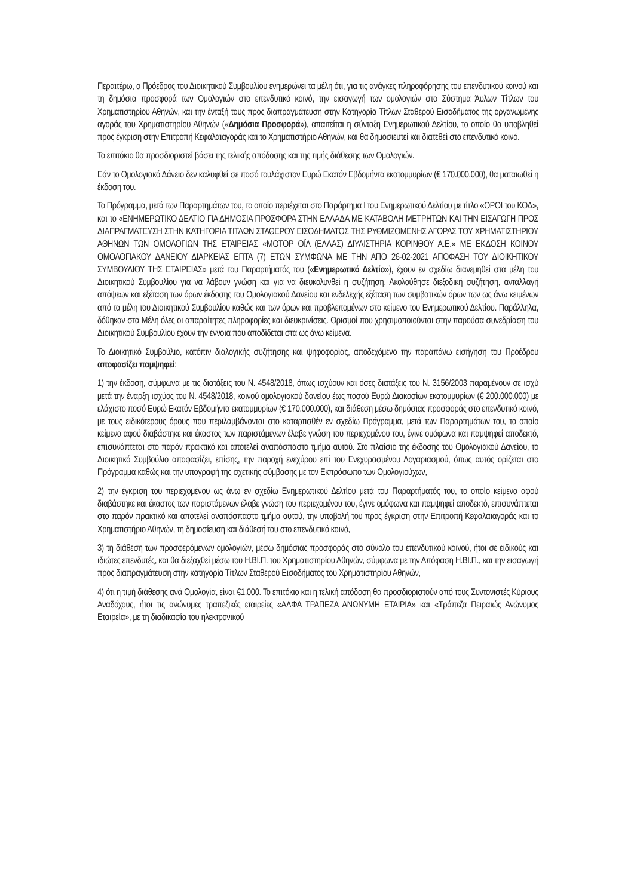Περαιτέρω, ο Πρόεδρος του Διοικητικού Συμβουλίου ενημερώνει τα μέλη ότι, για τις ανάγκες πληροφόρησης του επενδυτικού κοινού και τη δημόσια προσφορά των Ομολογιών στο επενδυτικό κοινό, την εισαγωγή των ομολογιών στο Σύστημα Άυλων Τίτλων του Χρηματιστηρίου Αθηνών, και την ένταξή τους προς διαπραγμάτευση στην Κατηγορία Τίτλων Σταθερού Εισοδήματος της οργανωμένης αγοράς του Χρηματιστηρίου Αθηνών («Δημόσια Προσφορά»), απαιτείται η σύνταξη Ενημερωτικού Δελτίου, το οποίο θα υποβληθεί προς έγκριση στην Επιτροπή Κεφαλαιαγοράς και το Χρηματιστήριο Αθηνών, και θα δημοσιευτεί και διατεθεί στο επενδυτικό κοινό.
Το επιτόκιο θα προσδιοριστεί βάσει της τελικής απόδοσης και της τιμής διάθεσης των Ομολογιών.
Εάν το Ομολογιακό Δάνειο δεν καλυφθεί σε ποσό τουλάχιστον Ευρώ Εκατόν Εβδομήντα εκατομμυρίων (€ 170.000.000), θα ματαιωθεί η έκδοση του.
Το Πρόγραμμα, μετά των Παραρτημάτων του, το οποίο περιέχεται στο Παράρτημα Ι του Ενημερωτικού Δελτίου με τίτλο «ΟΡΟΙ του ΚΟΔ», και το «ΕΝΗΜΕΡΩΤΙΚΟ ΔΕΛΤΙΟ ΓΙΑ ΔΗΜΟΣΙΑ ΠΡΟΣΦΟΡΑ ΣΤΗΝ ΕΛΛΑΔΑ ΜΕ ΚΑΤΑΒΟΛΗ ΜΕΤΡΗΤΩΝ ΚΑΙ ΤΗΝ ΕΙΣΑΓΩΓΗ ΠΡΟΣ ΔΙΑΠΡΑΓΜΑΤΕΥΣΗ ΣΤΗΝ ΚΑΤΗΓΟΡΙΑ ΤΙΤΛΩΝ ΣΤΑΘΕΡΟΥ ΕΙΣΟΔΗΜΑΤΟΣ ΤΗΣ ΡΥΘΜΙΖΟΜΕΝΗΣ ΑΓΟΡΑΣ ΤΟΥ ΧΡΗΜΑΤΙΣΤΗΡΙΟΥ ΑΘΗΝΩΝ ΤΩΝ ΟΜΟΛΟΓΙΩΝ ΤΗΣ ΕΤΑΙΡΕΙΑΣ «ΜΟΤΟΡ ΟΪΛ (ΕΛΛΑΣ) ΔΙΥΛΙΣΤΗΡΙΑ ΚΟΡΙΝΘΟΥ Α.Ε.» ΜΕ ΕΚΔΟΣΗ ΚΟΙΝΟΥ ΟΜΟΛΟΓΙΑΚΟΥ ΔΑΝΕΙΟΥ ΔΙΑΡΚΕΙΑΣ ΕΠΤΑ (7) ΕΤΩΝ ΣΥΜΦΩΝΑ ΜΕ ΤΗΝ ΑΠΟ 26-02-2021 ΑΠΟΦΑΣΗ ΤΟΥ ΔΙΟΙΚΗΤΙΚΟΥ ΣΥΜΒΟΥΛΙΟΥ ΤΗΣ ΕΤΑΙΡΕΙΑΣ» μετά του Παραρτήματός του («Ενημερωτικό Δελτίο»), έχουν εν σχεδίω διανεμηθεί στα μέλη του Διοικητικού Συμβουλίου για να λάβουν γνώση και για να διευκολυνθεί η συζήτηση. Ακολούθησε διεξοδική συζήτηση, ανταλλαγή απόψεων και εξέταση των όρων έκδοσης του Ομολογιακού Δανείου και ενδελεχής εξέταση των συμβατικών όρων των ως άνω κειμένων από τα μέλη του Διοικητικού Συμβουλίου καθώς και των όρων και προβλεπομένων στο κείμενο του Ενημερωτικού Δελτίου. Παράλληλα, δόθηκαν στα Μέλη όλες οι απαραίτητες πληροφορίες και διευκρινίσεις. Ορισμοί που χρησιμοποιούνται στην παρούσα συνεδρίαση του Διοικητικού Συμβουλίου έχουν την έννοια που αποδίδεται στα ως άνω κείμενα.
Το Διοικητικό Συμβούλιο, κατόπιν διαλογικής συζήτησης και ψηφοφορίας, αποδεχόμενο την παραπάνω εισήγηση του Προέδρου αποφασίζει παμψηφεί:
1) την έκδοση, σύμφωνα με τις διατάξεις του Ν. 4548/2018, όπως ισχύουν και όσες διατάξεις του Ν. 3156/2003 παραμένουν σε ισχύ μετά την έναρξη ισχύος του Ν. 4548/2018, κοινού ομολογιακού δανείου έως ποσού Ευρώ Διακοσίων εκατομμυρίων (€ 200.000.000) με ελάχιστο ποσό Ευρώ Εκατόν Εβδομήντα εκατομμυρίων (€ 170.000.000), και διάθεση μέσω δημόσιας προσφοράς στο επενδυτικό κοινό, με τους ειδικότερους όρους που περιλαμβάνονται στο καταρτισθέν εν σχεδίω Πρόγραμμα, μετά των Παραρτημάτων του, το οποίο κείμενο αφού διαβάστηκε και έκαστος των παριστάμενων έλαβε γνώση του περιεχομένου του, έγινε ομόφωνα και παμψηφεί αποδεκτό, επισυνάπτεται στο παρόν πρακτικό και αποτελεί αναπόσπαστο τμήμα αυτού. Στο πλαίσιο της έκδοσης του Ομολογιακού Δανείου, το Διοικητικό Συμβούλιο αποφασίζει, επίσης, την παροχή ενεχύρου επί του Ενεχυρασμένου Λογαριασμού, όπως αυτός ορίζεται στο Πρόγραμμα καθώς και την υπογραφή της σχετικής σύμβασης με τον Εκπρόσωπο των Ομολογιούχων,
2) την έγκριση του περιεχομένου ως άνω εν σχεδίω Ενημερωτικού Δελτίου μετά του Παραρτήματός του, το οποίο κείμενο αφού διαβάστηκε και έκαστος των παριστάμενων έλαβε γνώση του περιεχομένου του, έγινε ομόφωνα και παμψηφεί αποδεκτό, επισυνάπτεται στο παρόν πρακτικό και αποτελεί αναπόσπαστο τμήμα αυτού, την υποβολή του προς έγκριση στην Επιτροπή Κεφαλαιαγοράς και το Χρηματιστήριο Αθηνών, τη δημοσίευση και διάθεσή του στο επενδυτικό κοινό,
3) τη διάθεση των προσφερόμενων ομολογιών, μέσω δημόσιας προσφοράς στο σύνολο του επενδυτικού κοινού, ήτοι σε ειδικούς και ιδιώτες επενδυτές, και θα διεξαχθεί μέσω του Η.ΒΙ.Π. του Χρηματιστηρίου Αθηνών, σύμφωνα με την Απόφαση Η.ΒΙ.Π., και την εισαγωγή προς διαπραγμάτευση στην κατηγορία Τίτλων Σταθερού Εισοδήματος του Χρηματιστηρίου Αθηνών,
4) ότι η τιμή διάθεσης ανά Ομολογία, είναι €1.000. Το επιτόκιο και η τελική απόδοση θα προσδιοριστούν από τους Συντονιστές Κύριους Αναδόχους, ήτοι τις ανώνυμες τραπεζικές εταιρείες «ΑΛΦΑ ΤΡΑΠΕΖΑ ΑΝΩΝΥΜΗ ΕΤΑΙΡΙΑ» και «Τράπεζα Πειραιώς Ανώνυμος Εταιρεία», με τη διαδικασία του ηλεκτρονικού